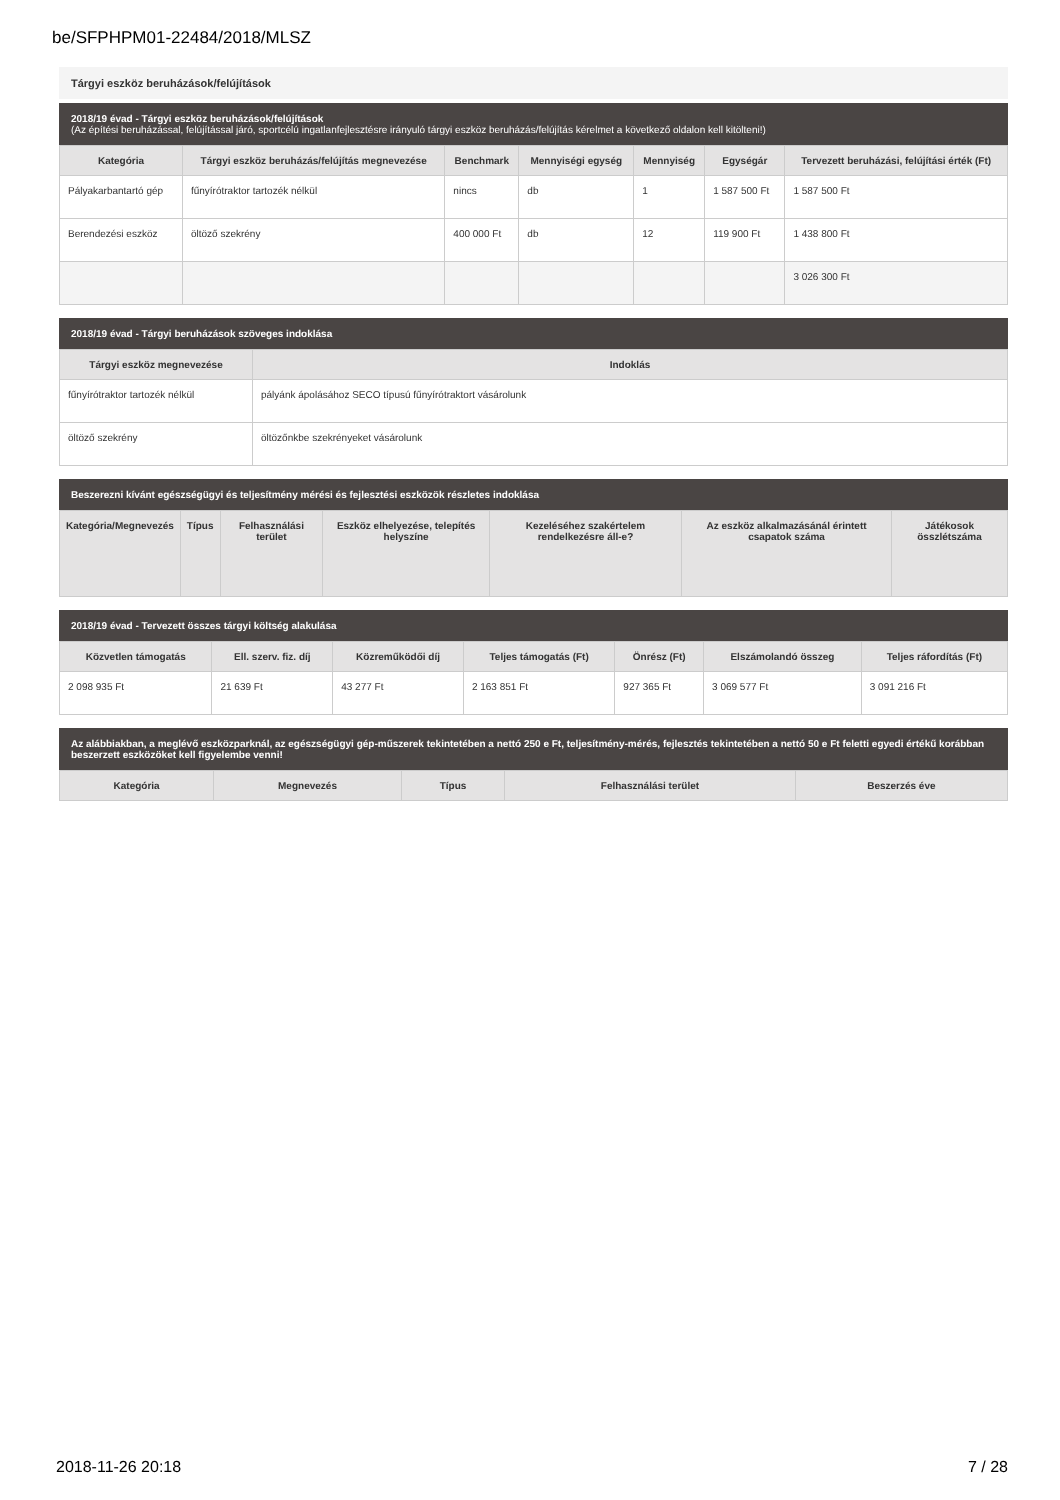be/SFPHPM01-22484/2018/MLSZ
Tárgyi eszköz beruházások/felújítások
2018/19 évad - Tárgyi eszköz beruházások/felújítások
(Az építési beruházással, felújítással járó, sportcélú ingatlanfejlesztésre irányuló tárgyi eszköz beruházás/felújítás kérelmet a következő oldalon kell kitölteni!)
| Kategória | Tárgyi eszköz beruházás/felújítás megnevezése | Benchmark | Mennyiségi egység | Mennyiség | Egységár | Tervezett beruházási, felújítási érték (Ft) |
| --- | --- | --- | --- | --- | --- | --- |
| Pályakarbantartó gép | fűnyírótraktor tartozék nélkül | nincs | db | 1 | 1 587 500 Ft | 1 587 500 Ft |
| Berendezési eszköz | öltöző szekrény | 400 000 Ft | db | 12 | 119 900 Ft | 1 438 800 Ft |
| | | | | | | 3 026 300 Ft |
2018/19 évad - Tárgyi beruházások szöveges indoklása
| Tárgyi eszköz megnevezése | Indoklás |
| --- | --- |
| fűnyírótraktor tartozék nélkül | pályánk ápolásához SECO típusú fűnyírótraktort vásárolunk |
| öltöző szekrény | öltözőnkbe szekrényeket vásárolunk |
Beszerezni kívánt egészségügyi és teljesítmény mérési és fejlesztési eszközök részletes indoklása
| Kategória/Megnevezés | Típus | Felhasználási terület | Eszköz elhelyezése, telepítés helyszíne | Kezeléséhez szakértelem rendelkezésre áll-e? | Az eszköz alkalmazásánál érintett csapatok száma | Játékosok összlétszáma |
| --- | --- | --- | --- | --- | --- | --- |
2018/19 évad - Tervezett összes tárgyi költség alakulása
| Közvetlen támogatás | Ell. szerv. fiz. díj | Közreműködői díj | Teljes támogatás (Ft) | Önrész (Ft) | Elszámolandó összeg | Teljes ráfordítás (Ft) |
| --- | --- | --- | --- | --- | --- | --- |
| 2 098 935 Ft | 21 639 Ft | 43 277 Ft | 2 163 851 Ft | 927 365 Ft | 3 069 577 Ft | 3 091 216 Ft |
Az alábbiakban, a meglévő eszközparknál, az egészségügyi gép-műszerek tekintetében a nettó 250 e Ft, teljesítmény-mérés, fejlesztés tekintetében a nettó 50 e Ft feletti egyedi értékű korábban beszerzett eszközöket kell figyelembe venni!
| Kategória | Megnevezés | Típus | Felhasználási terület | Beszerzés éve |
| --- | --- | --- | --- | --- |
2018-11-26 20:18 7 / 28